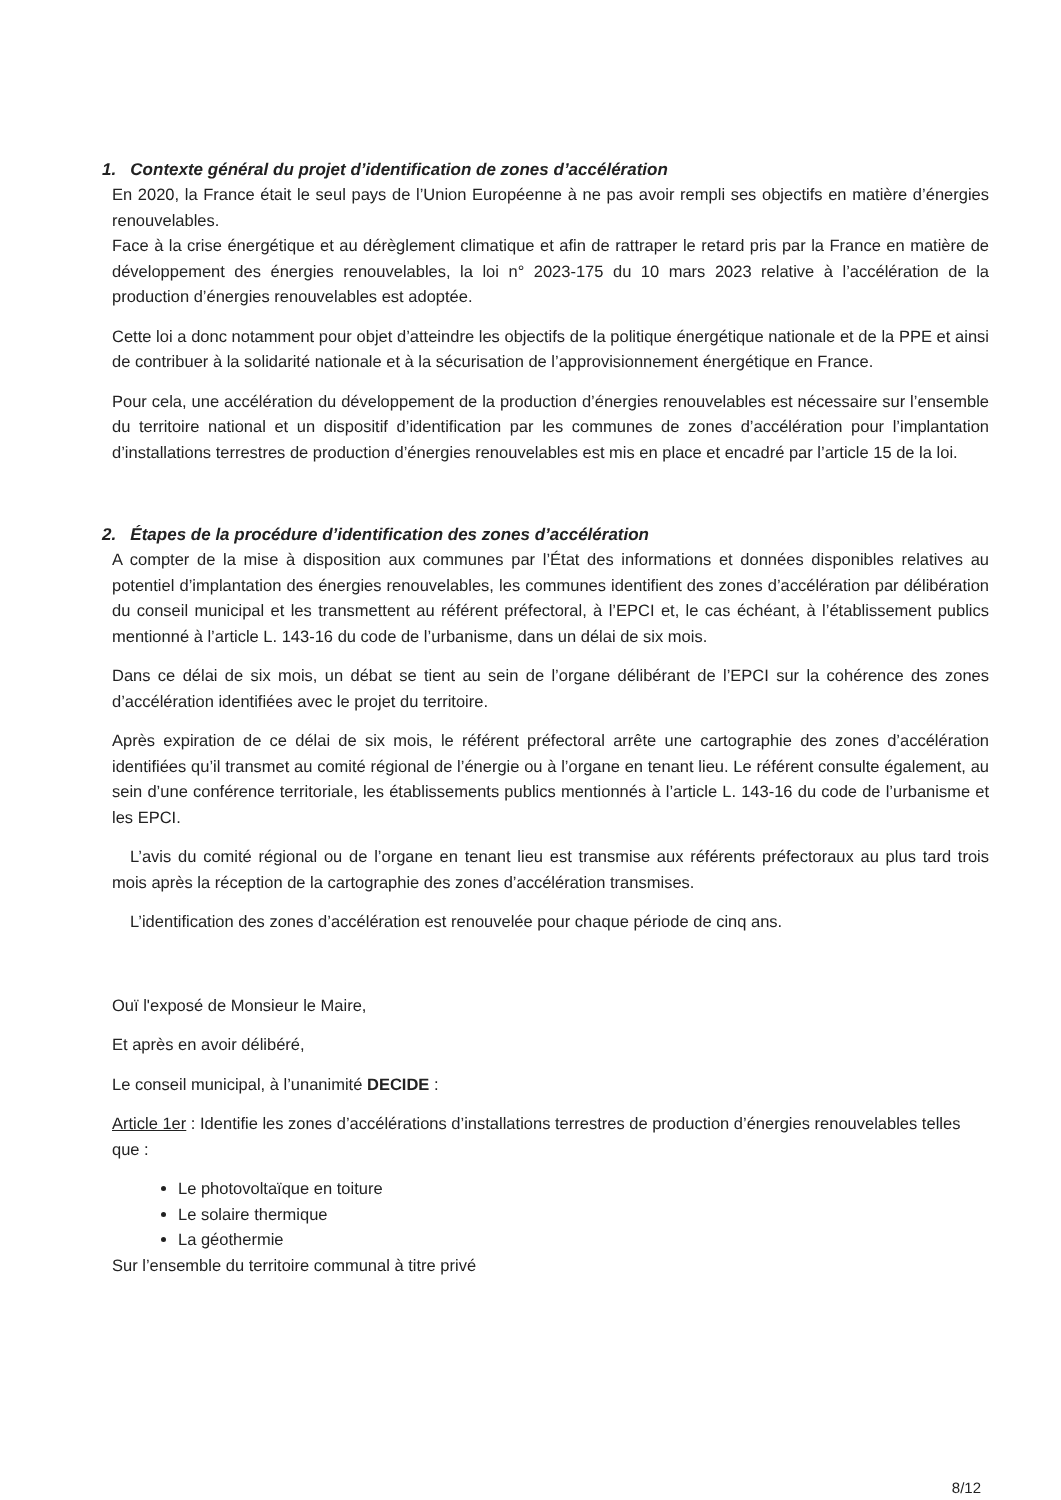1. Contexte général du projet d’identification de zones d’accélération
En 2020, la France était le seul pays de l’Union Européenne à ne pas avoir rempli ses objectifs en matière d’énergies renouvelables.
Face à la crise énergétique et au dérèglement climatique et afin de rattraper le retard pris par la France en matière de développement des énergies renouvelables, la loi n° 2023-175 du 10 mars 2023 relative à l’accélération de la production d’énergies renouvelables est adoptée.
Cette loi a donc notamment pour objet d’atteindre les objectifs de la politique énergétique nationale et de la PPE et ainsi de contribuer à la solidarité nationale et à la sécurisation de l’approvisionnement énergétique en France.
Pour cela, une accélération du développement de la production d’énergies renouvelables est nécessaire sur l’ensemble du territoire national et un dispositif d’identification par les communes de zones d’accélération pour l’implantation d’installations terrestres de production d’énergies renouvelables est mis en place et encadré par l’article 15 de la loi.
2. Étapes de la procédure d’identification des zones d’accélération
A compter de la mise à disposition aux communes par l’État des informations et données disponibles relatives au potentiel d’implantation des énergies renouvelables, les communes identifient des zones d’accélération par délibération du conseil municipal et les transmettent au référent préfectoral, à l’EPCI et, le cas échéant, à l’établissement publics mentionné à l’article L. 143-16 du code de l’urbanisme, dans un délai de six mois.
Dans ce délai de six mois, un débat se tient au sein de l’organe délibérant de l’EPCI sur la cohérence des zones d’accélération identifiées avec le projet du territoire.
Après expiration de ce délai de six mois, le référent préfectoral arrête une cartographie des zones d’accélération identifiées qu’il transmet au comité régional de l’énergie ou à l’organe en tenant lieu. Le référent consulte également, au sein d’une conférence territoriale, les établissements publics mentionnés à l’article L. 143-16 du code de l’urbanisme et les EPCI.
L’avis du comité régional ou de l’organe en tenant lieu est transmise aux référents préfectoraux au plus tard trois mois après la réception de la cartographie des zones d’accélération transmises.
L’identification des zones d’accélération est renouvelée pour chaque période de cinq ans.
Ouï l'exposé de Monsieur le Maire,
Et après en avoir délibéré,
Le conseil municipal, à l’unanimité DECIDE :
Article 1er : Identifie les zones d’accélérations d’installations terrestres de production d’énergies renouvelables telles que :
Le photovoltaïque en toiture
Le solaire thermique
La géothermie
Sur l’ensemble du territoire communal à titre privé
8/12